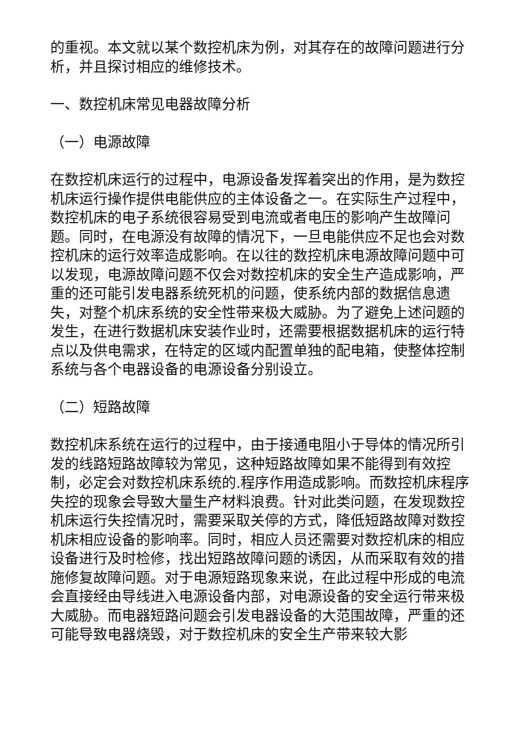的重视。本文就以某个数控机床为例，对其存在的故障问题进行分析，并且探讨相应的维修技术。
一、数控机床常见电器故障分析
（一）电源故障
在数控机床运行的过程中，电源设备发挥着突出的作用，是为数控机床运行操作提供电能供应的主体设备之一。在实际生产过程中，数控机床的电子系统很容易受到电流或者电压的影响产生故障问题。同时，在电源没有故障的情况下，一旦电能供应不足也会对数控机床的运行效率造成影响。在以往的数控机床电源故障问题中可以发现，电源故障问题不仅会对数控机床的安全生产造成影响，严重的还可能引发电器系统死机的问题，使系统内部的数据信息遗失，对整个机床系统的安全性带来极大威胁。为了避免上述问题的发生，在进行数据机床安装作业时，还需要根据数据机床的运行特点以及供电需求，在特定的区域内配置单独的配电箱，使整体控制系统与各个电器设备的电源设备分别设立。
（二）短路故障
数控机床系统在运行的过程中，由于接通电阻小于导体的情况所引发的线路短路故障较为常见，这种短路故障如果不能得到有效控制，必定会对数控机床系统的.程序作用造成影响。而数控机床程序失控的现象会导致大量生产材料浪费。针对此类问题，在发现数控机床运行失控情况时，需要采取关停的方式，降低短路故障对数控机床相应设备的影响率。同时，相应人员还需要对数控机床的相应设备进行及时检修，找出短路故障问题的诱因，从而采取有效的措施修复故障问题。对于电源短路现象来说，在此过程中形成的电流会直接经由导线进入电源设备内部，对电源设备的安全运行带来极大威胁。而电器短路问题会引发电器设备的大范围故障，严重的还可能导致电器烧毁，对于数控机床的安全生产带来较大影